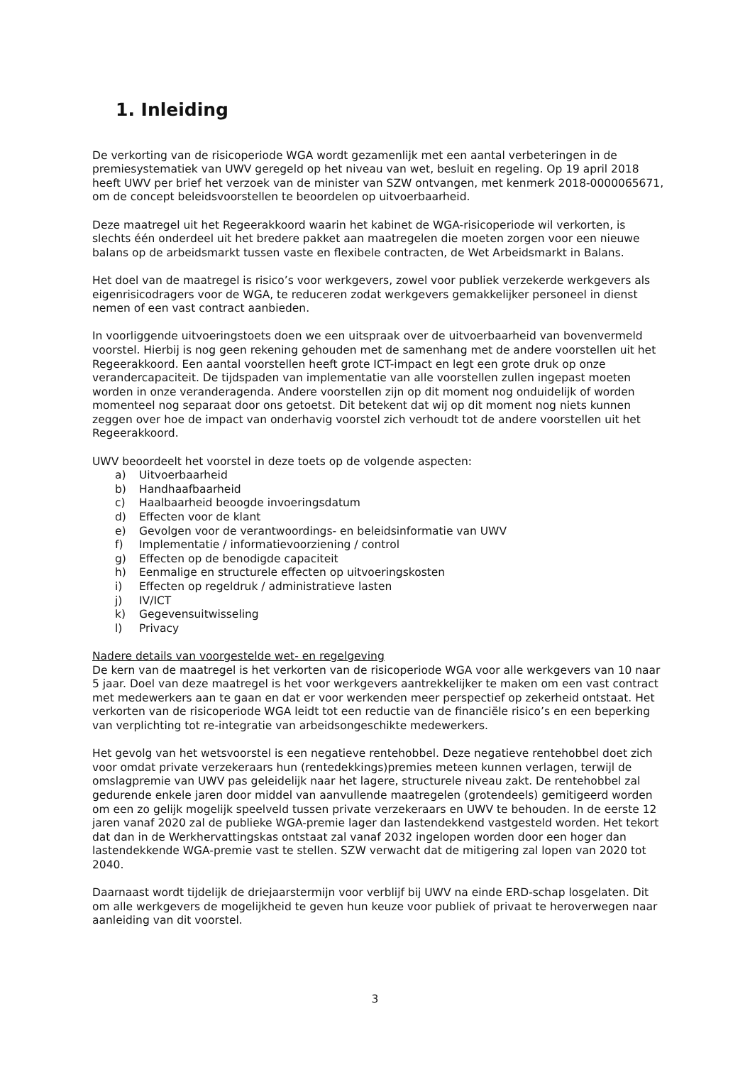1. Inleiding
De verkorting van de risicoperiode WGA wordt gezamenlijk met een aantal verbeteringen in de premiesystematiek van UWV geregeld op het niveau van wet, besluit en regeling. Op 19 april 2018 heeft UWV per brief het verzoek van de minister van SZW ontvangen, met kenmerk 2018-0000065671, om de concept beleidsvoorstellen te beoordelen op uitvoerbaarheid.
Deze maatregel uit het Regeerakkoord waarin het kabinet de WGA-risicoperiode wil verkorten, is slechts één onderdeel uit het bredere pakket aan maatregelen die moeten zorgen voor een nieuwe balans op de arbeidsmarkt tussen vaste en flexibele contracten, de Wet Arbeidsmarkt in Balans.
Het doel van de maatregel is risico’s voor werkgevers, zowel voor publiek verzekerde werkgevers als eigenrisicodragers voor de WGA, te reduceren zodat werkgevers gemakkelijker personeel in dienst nemen of een vast contract aanbieden.
In voorliggende uitvoeringstoets doen we een uitspraak over de uitvoerbaarheid van bovenvermeld voorstel. Hierbij is nog geen rekening gehouden met de samenhang met de andere voorstellen uit het Regeerakkoord. Een aantal voorstellen heeft grote ICT-impact en legt een grote druk op onze verandercapaciteit. De tijdspaden van implementatie van alle voorstellen zullen ingepast moeten worden in onze veranderagenda. Andere voorstellen zijn op dit moment nog onduidelijk of worden momenteel nog separaat door ons getoetst. Dit betekent dat wij op dit moment nog niets kunnen zeggen over hoe de impact van onderhavig voorstel zich verhoudt tot de andere voorstellen uit het Regeerakkoord.
UWV beoordeelt het voorstel in deze toets op de volgende aspecten:
a) Uitvoerbaarheid
b) Handhaafbaarheid
c) Haalbaarheid beoogde invoeringsdatum
d) Effecten voor de klant
e) Gevolgen voor de verantwoordings- en beleidsinformatie van UWV
f) Implementatie / informatievoorziening / control
g) Effecten op de benodigde capaciteit
h) Eenmalige en structurele effecten op uitvoeringskosten
i) Effecten op regeldruk / administratieve lasten
j) IV/ICT
k) Gegevensuitwisseling
l) Privacy
Nadere details van voorgestelde wet- en regelgeving
De kern van de maatregel is het verkorten van de risicoperiode WGA voor alle werkgevers van 10 naar 5 jaar. Doel van deze maatregel is het voor werkgevers aantrekkelijker te maken om een vast contract met medewerkers aan te gaan en dat er voor werkenden meer perspectief op zekerheid ontstaat. Het verkorten van de risicoperiode WGA leidt tot een reductie van de financiële risico’s en een beperking van verplichting tot re-integratie van arbeidsongeschikte medewerkers.
Het gevolg van het wetsvoorstel is een negatieve rentehobbel. Deze negatieve rentehobbel doet zich voor omdat private verzekeraars hun (rentedekkings)premies meteen kunnen verlagen, terwijl de omslagpremie van UWV pas geleidelijk naar het lagere, structurele niveau zakt. De rentehobbel zal gedurende enkele jaren door middel van aanvullende maatregelen (grotendeels) gemitigeerd worden om een zo gelijk mogelijk speelveld tussen private verzekeraars en UWV te behouden. In de eerste 12 jaren vanaf 2020 zal de publieke WGA-premie lager dan lastendekkend vastgesteld worden. Het tekort dat dan in de Werkhervattingskas ontstaat zal vanaf 2032 ingelopen worden door een hoger dan lastendekkende WGA-premie vast te stellen. SZW verwacht dat de mitigering zal lopen van 2020 tot 2040.
Daarnaast wordt tijdelijk de driejaarstermijn voor verblijf bij UWV na einde ERD-schap losgelaten. Dit om alle werkgevers de mogelijkheid te geven hun keuze voor publiek of privaat te heroverwegen naar aanleiding van dit voorstel.
3